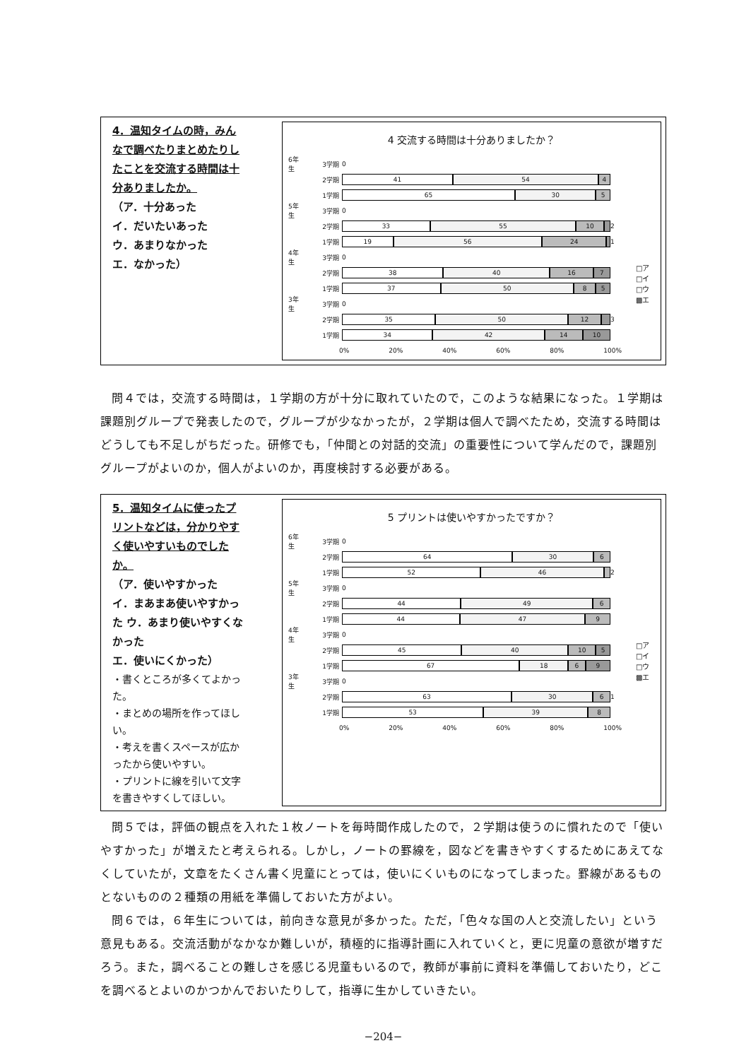4．温知タイムの時，みんなで調べたりまとめたりしたことを交流する時間は十分ありましたか。
（ア．十分あった
イ．だいたいあった
ウ．あまりなかった
エ．なかった）
4 交流する時間は十分ありましたか？
6年生 3学期 0
2学期
41 54 4
1学期
65 30 5
5年生 3学期 0
2学期
33 55 10
2
1学期
19 56 24
1
4年生 3学期 0
2学期
38 40 16 7
1学期
37 50 8 5
3年生 3学期 0
2学期
35 50 12
3
1学期
34 42 14 10
0% 20% 40% 60% 80% 100%
□ア
□イ
□ウ
▩エ
問４では，交流する時間は，１学期の方が十分に取れていたので，このような結果になった。１学期は課題別グループで発表したので，グループが少なかったが，２学期は個人で調べたため，交流する時間はどうしても不足しがちだった。研修でも，「仲間との対話的交流」の重要性について学んだので，課題別グループがよいのか，個人がよいのか，再度検討する必要がある。
5．温知タイムに使ったプリントなどは，分かりやすく使いやすいものでしたか。
（ア．使いやすかった
イ．まあまあ使いやすかった ウ．あまり使いやすくなかった
エ．使いにくかった）
・書くところが多くてよかった。
・まとめの場所を作ってほしい。
・考えを書くスペースが広かったから使いやすい。
・プリントに線を引いて文字を書きやすくしてほしい。
5 プリントは使いやすかったですか？
6年生 3学期 0
2学期
64 30 6
1学期
52 46
2
5年生 3学期 0
2学期
44 49 6
1学期
44 47 9
4年生 3学期 0
2学期
45 40 10 5
1学期
67 18 6 9
3年生 3学期 0
2学期
63 30 6
1
1学期
53 39 8
0% 20% 40% 60% 80% 100%
□ア
□イ
□ウ
▩エ
問５では，評価の観点を入れた１枚ノートを毎時間作成したので，２学期は使うのに慣れたので「使いやすかった」が増えたと考えられる。しかし，ノートの罫線を，図などを書きやすくするためにあえてなくしていたが，文章をたくさん書く児童にとっては，使いにくいものになってしまった。罫線があるものとないものの２種類の用紙を準備しておいた方がよい。
問６では，６年生については，前向きな意見が多かった。ただ，「色々な国の人と交流したい」という意見もある。交流活動がなかなか難しいが，積極的に指導計画に入れていくと，更に児童の意欲が増すだろう。また，調べることの難しさを感じる児童もいるので，教師が事前に資料を準備しておいたり，どこを調べるとよいのかつかんでおいたりして，指導に生かしていきたい。
−204−